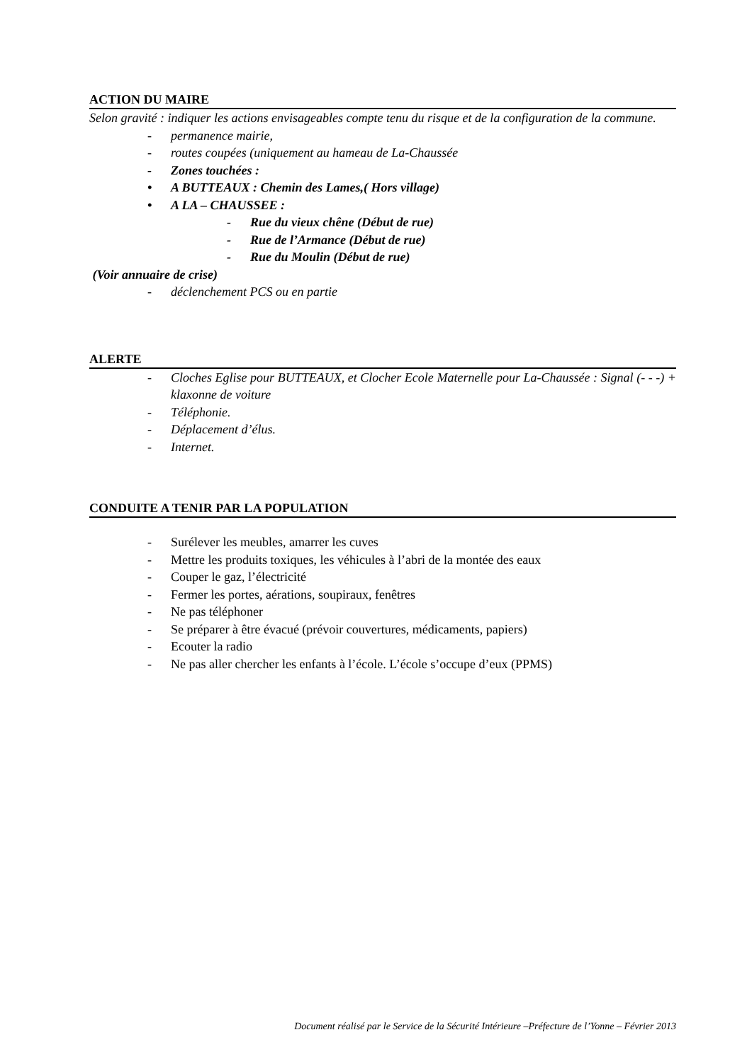ACTION DU MAIRE
Selon gravité : indiquer les actions envisageables compte tenu du risque et de la configuration de la commune.
- permanence mairie,
- routes coupées (uniquement au hameau de La-Chaussée
- Zones touchées :
• A BUTTEAUX : Chemin des Lames,( Hors village)
• A LA – CHAUSSEE :
- Rue du vieux chêne (Début de rue)
- Rue de l’Armance (Début de rue)
- Rue du Moulin (Début de rue)
(Voir annuaire de crise)
- déclenchement PCS ou en partie
ALERTE
- Cloches Eglise pour BUTTEAUX, et Clocher Ecole Maternelle pour La-Chaussée : Signal (- - -) + klaxonne de voiture
- Téléphonie.
- Déplacement d’élus.
- Internet.
CONDUITE A TENIR PAR LA POPULATION
- Surélever les meubles, amarrer les cuves
- Mettre les produits toxiques, les véhicules à l’abri de la montée des eaux
- Couper le gaz, l’électricité
- Fermer les portes, aérations, soupiraux, fenêtres
- Ne pas téléphoner
- Se préparer à être évacué (prévoir couvertures, médicaments, papiers)
- Ecouter la radio
- Ne pas aller chercher les enfants à l’école. L’école s’occupe d’eux (PPMS)
Document réalisé par le Service de la Sécurité Intérieure –Préfecture de l’Yonne – Février 2013